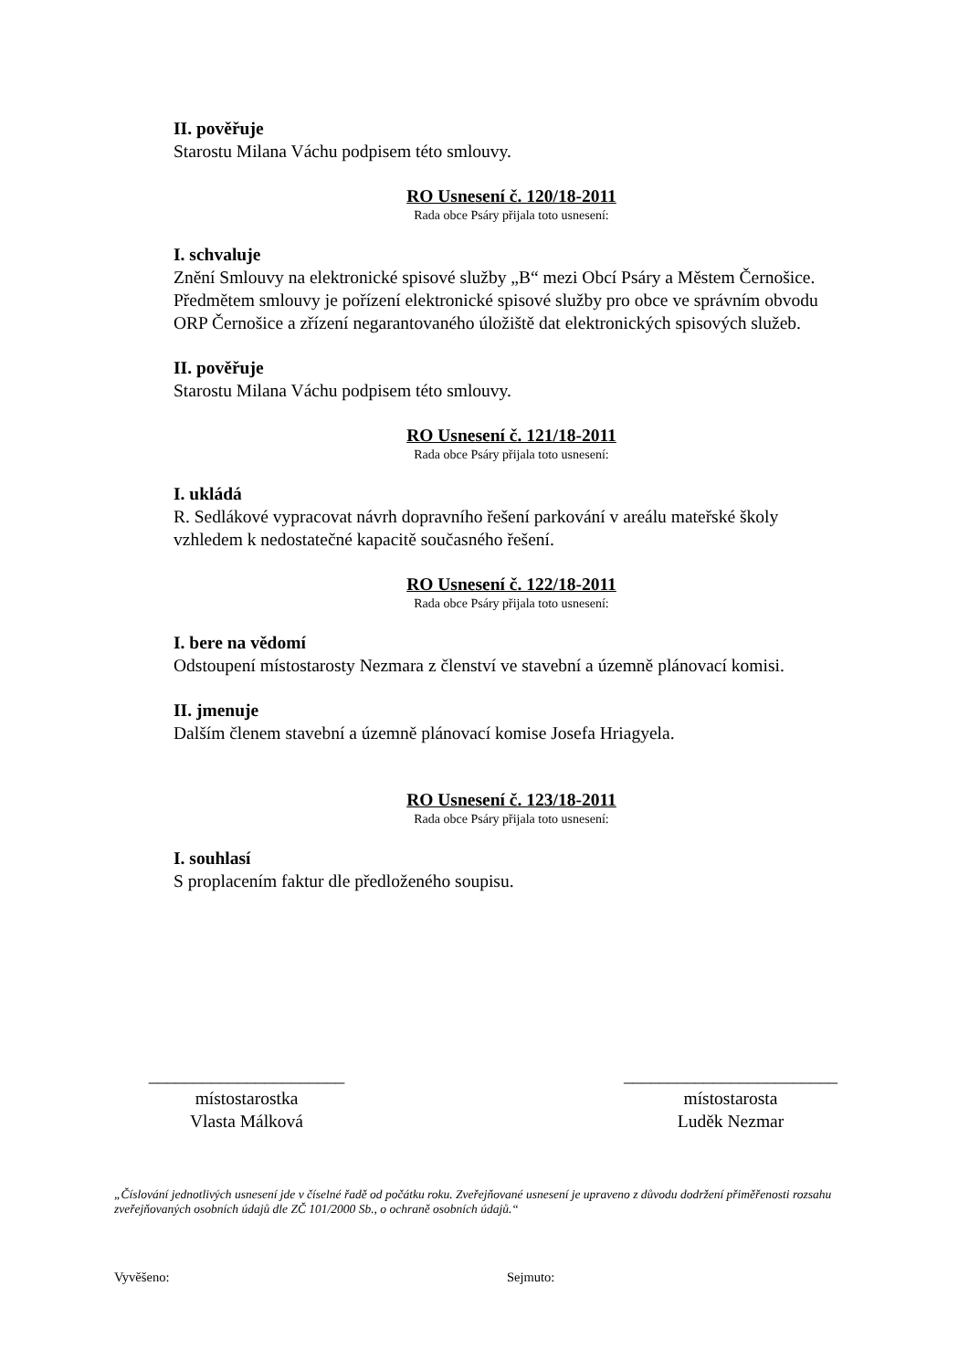II. pověřuje
Starostu Milana Váchu podpisem této smlouvy.
RO Usnesení č. 120/18-2011
Rada obce Psáry přijala toto usnesení:
I. schvaluje
Znění Smlouvy na elektronické spisové služby „B“ mezi Obcí Psáry a Městem Černošice. Předmětem smlouvy je pořízení elektronické spisové služby pro obce ve správním obvodu ORP Černošice a zřízení negarantovaného úložiště dat elektronických spisových služeb.
II. pověřuje
Starostu Milana Váchu podpisem této smlouvy.
RO Usnesení č. 121/18-2011
Rada obce Psáry přijala toto usnesení:
I. ukládá
R. Sedlákové vypracovat návrh dopravního řešení parkování v areálu mateřské školy vzhledem k nedostatečné kapacitě současného řešení.
RO Usnesení č. 122/18-2011
Rada obce Psáry přijala toto usnesení:
I. bere na vědomí
Odstoupení místostarosty Nezmara z členství ve stavební a územně plánovací komisi.
II. jmenuje
Dalším členem stavební a územně plánovací komise Josefa Hriagyela.
RO Usnesení č. 123/18-2011
Rada obce Psáry přijala toto usnesení:
I. souhlasí
S proplacením faktur dle předloženého soupisu.
______________________
místostarostka
Vlasta Málková
________________________
místostarosta
Luděk Nezmar
„Číslování jednotlivých usnesení jde v číselné řadě od počátku roku. Zveřejňované usnesení je upraveno z důvodu dodržení přiměřenosti rozsahu zveřejňovaných osobních údajů dle ZČ 101/2000 Sb., o ochraně osobních údajů.“
Vyvěšeno: Sejmuto: